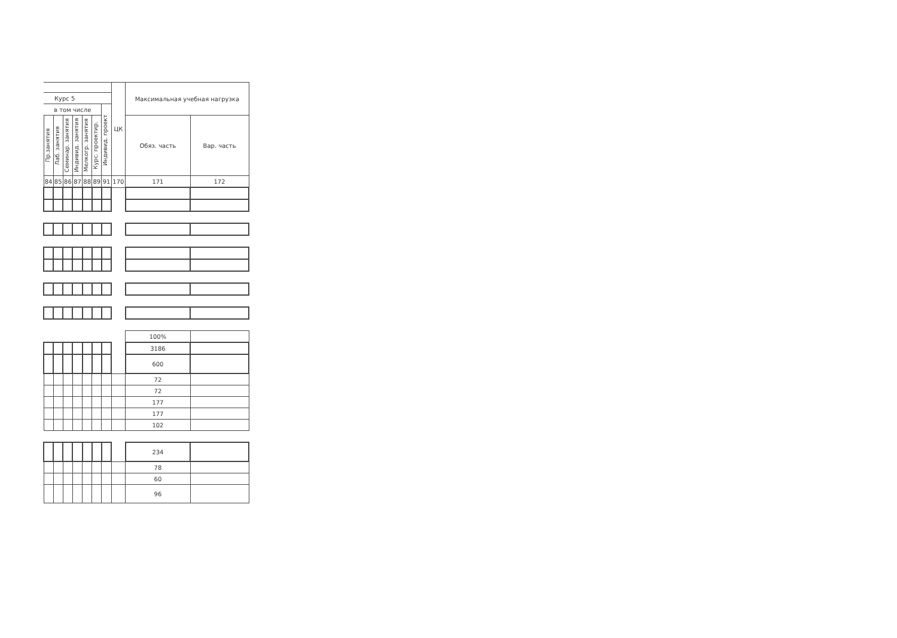| | | | | | | | ЦК | Максимальная учебная нагрузка | |
| --- | --- | --- | --- | --- | --- | --- | --- | --- | --- |
| Курс 5 | | | | | | | | | |
| в том числе | | | | | | Индивид. проект | | | |
| Пр.занятия | Лаб. занятия | Семинар. занятия | Индивид. занятия | Мелкогр. занятия | Курс. проектир. | | | Обяз. часть | Вар. часть |
| 84 | 85 | 86 | 87 | 88 | 89 | 91 | 170 | 171 | 172 |
| | | | | | | | | 100% | |
| | | | | | | | | 3186 | |
| | | | | | | | | 600 | |
| | | | | | | | | 72 | |
| | | | | | | | | 72 | |
| | | | | | | | | 177 | |
| | | | | | | | | 177 | |
| | | | | | | | | 102 | |
| | | | | | | | | 234 | |
| | | | | | | | | 78 | |
| | | | | | | | | 60 | |
| | | | | | | | | 96 | |